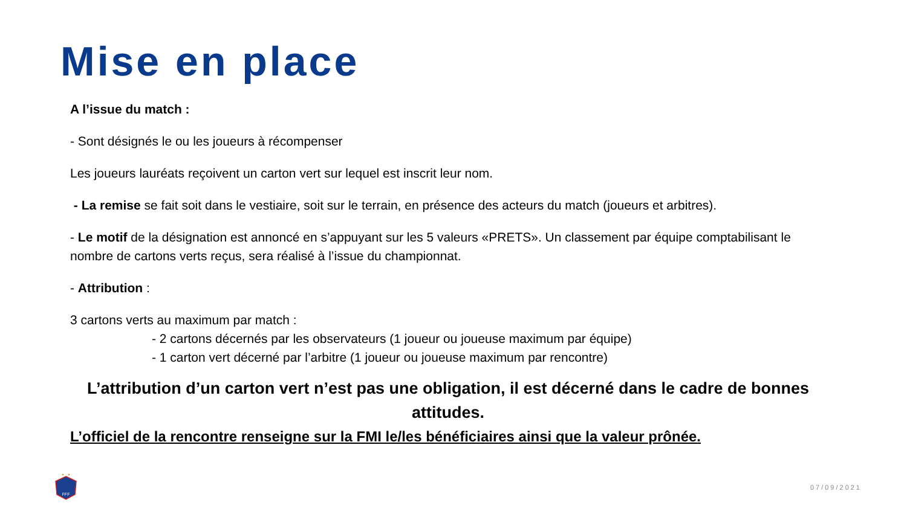Mise en place
A l’issue du match :
- Sont désignés le ou les joueurs à récompenser
Les joueurs lauréats reçoivent un carton vert sur lequel est inscrit leur nom.
- La remise se fait soit dans le vestiaire, soit sur le terrain, en présence des acteurs du match (joueurs et arbitres).
- Le motif de la désignation est annoncé en s’appuyant sur les 5 valeurs «PRETS». Un classement par équipe comptabilisant le nombre de cartons verts reçus, sera réalisé à l’issue du championnat.
- Attribution :
3 cartons verts au maximum par match :
- 2 cartons décernés par les observateurs (1 joueur ou joueuse maximum par équipe)
- 1 carton vert décerné par l’arbitre (1 joueur ou joueuse maximum par rencontre)
L’attribution d’un carton vert n’est pas une obligation, il est décerné dans le cadre de bonnes attitudes.
L’officiel de la rencontre renseigne sur la FMI le/les bénéficiaires ainsi que la valeur prônée.
FFF
07/09/2021